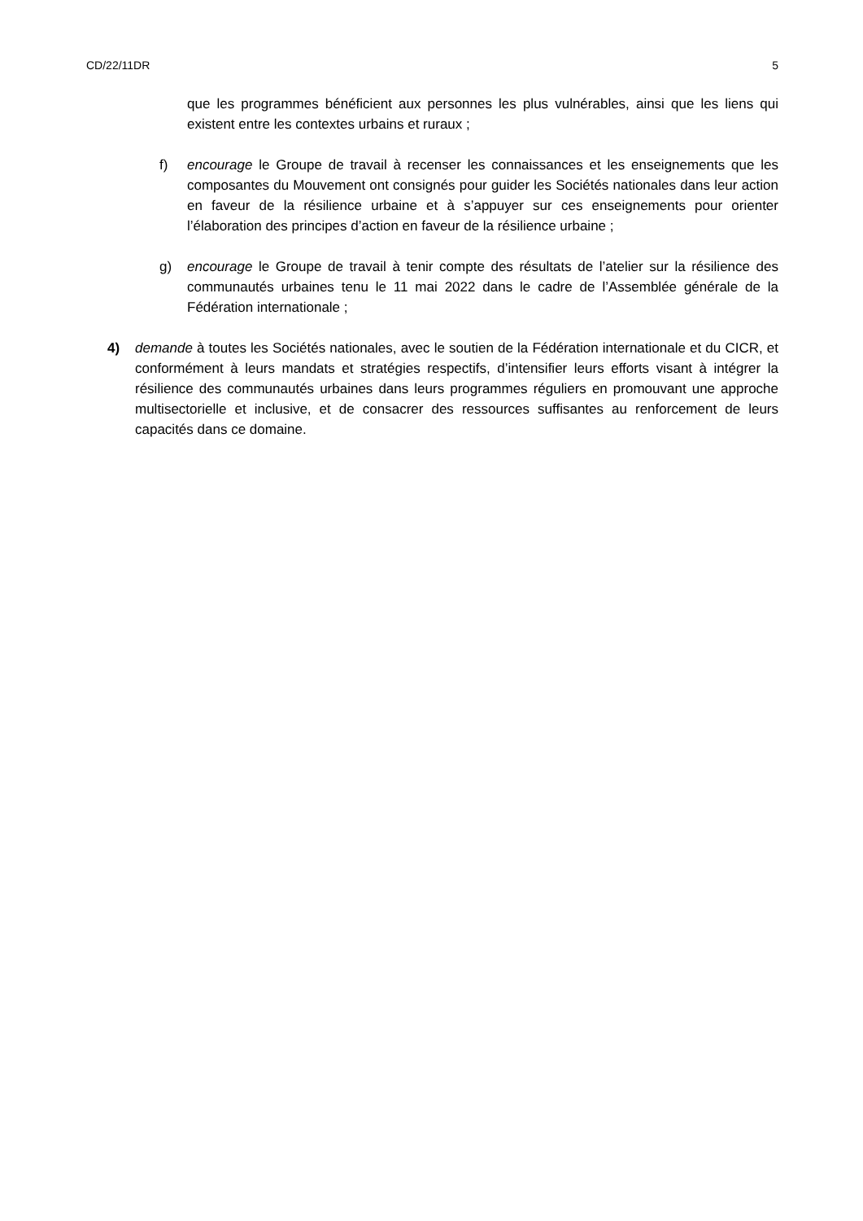CD/22/11DR 5
que les programmes bénéficient aux personnes les plus vulnérables, ainsi que les liens qui existent entre les contextes urbains et ruraux ;
f) encourage le Groupe de travail à recenser les connaissances et les enseignements que les composantes du Mouvement ont consignés pour guider les Sociétés nationales dans leur action en faveur de la résilience urbaine et à s’appuyer sur ces enseignements pour orienter l’élaboration des principes d’action en faveur de la résilience urbaine ;
g) encourage le Groupe de travail à tenir compte des résultats de l’atelier sur la résilience des communautés urbaines tenu le 11 mai 2022 dans le cadre de l’Assemblée générale de la Fédération internationale ;
4) demande à toutes les Sociétés nationales, avec le soutien de la Fédération internationale et du CICR, et conformément à leurs mandats et stratégies respectifs, d’intensifier leurs efforts visant à intégrer la résilience des communautés urbaines dans leurs programmes réguliers en promouvant une approche multisectorielle et inclusive, et de consacrer des ressources suffisantes au renforcement de leurs capacités dans ce domaine.